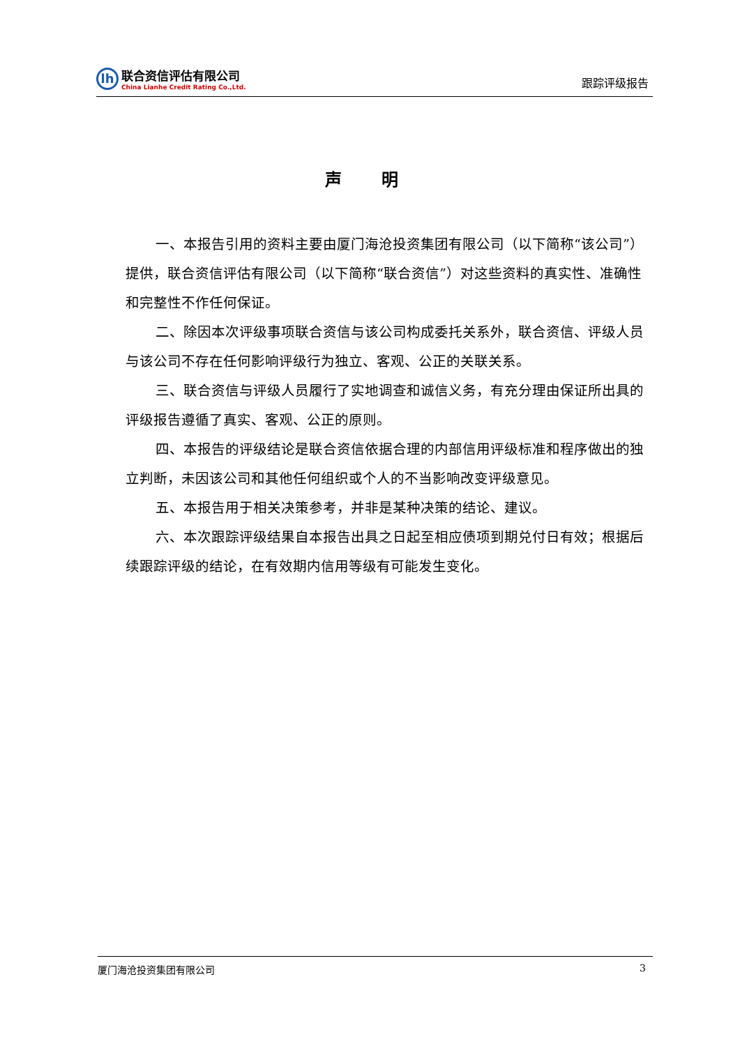lh
联合资信评估有限公司
China Lianhe Credit Rating Co.,Ltd.
跟踪评级报告
声 明
一、本报告引用的资料主要由厦门海沧投资集团有限公司（以下简称“该公司”）提供，联合资信评估有限公司（以下简称“联合资信”）对这些资料的真实性、准确性和完整性不作任何保证。
二、除因本次评级事项联合资信与该公司构成委托关系外，联合资信、评级人员与该公司不存在任何影响评级行为独立、客观、公正的关联关系。
三、联合资信与评级人员履行了实地调查和诚信义务，有充分理由保证所出具的评级报告遵循了真实、客观、公正的原则。
四、本报告的评级结论是联合资信依据合理的内部信用评级标准和程序做出的独立判断，未因该公司和其他任何组织或个人的不当影响改变评级意见。
五、本报告用于相关决策参考，并非是某种决策的结论、建议。
六、本次跟踪评级结果自本报告出具之日起至相应债项到期兑付日有效；根据后续跟踪评级的结论，在有效期内信用等级有可能发生变化。
厦门海沧投资集团有限公司 3